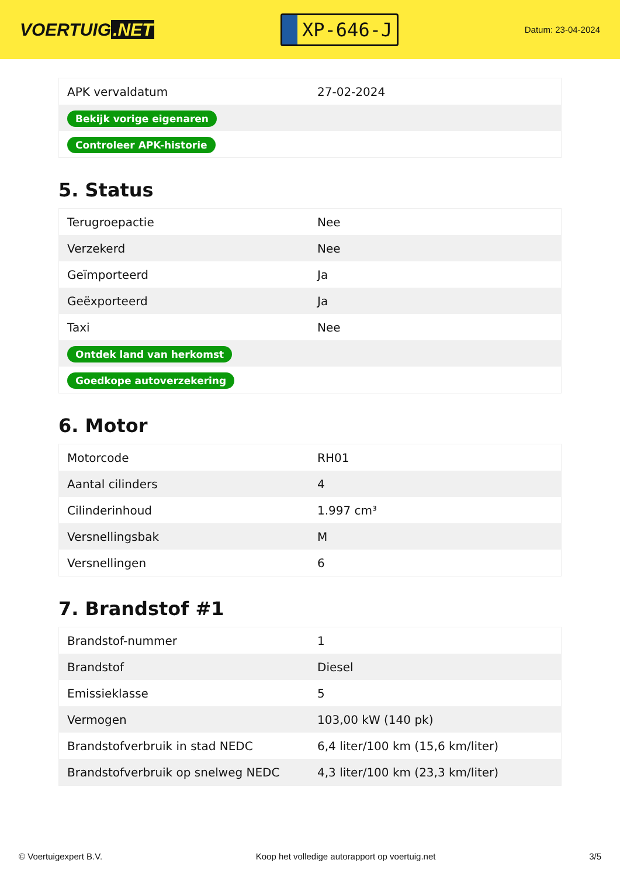VOERTUIG.NET
XP-646-J
Datum: 23-04-2024
| APK vervaldatum | 27-02-2024 |
| Bekijk vorige eigenaren | |
| Controleer APK-historie | |
5. Status
| Terugroepactie | Nee |
| Verzekerd | Nee |
| Geïmporteerd | Ja |
| Geëxporteerd | Ja |
| Taxi | Nee |
| Ontdek land van herkomst | |
| Goedkope autoverzekering | |
6. Motor
| Motorcode | RH01 |
| Aantal cilinders | 4 |
| Cilinderinhoud | 1.997 cm³ |
| Versnellingsbak | M |
| Versnellingen | 6 |
7. Brandstof #1
| Brandstof-nummer | 1 |
| Brandstof | Diesel |
| Emissieklasse | 5 |
| Vermogen | 103,00 kW (140 pk) |
| Brandstofverbruik in stad NEDC | 6,4 liter/100 km (15,6 km/liter) |
| Brandstofverbruik op snelweg NEDC | 4,3 liter/100 km (23,3 km/liter) |
© Voertuigexpert B.V. Koop het volledige autorapport op voertuig.net 3/5